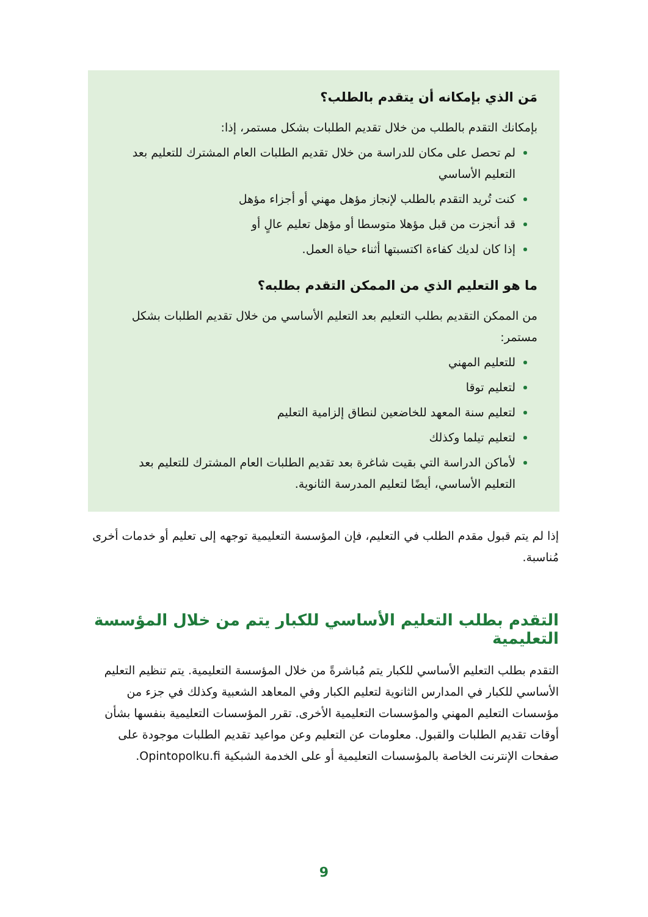مَن الذي بإمكانه أن يتقدم بالطلب؟
بإمكانك التقدم بالطلب من خلال تقديم الطلبات بشكل مستمر، إذا:
لم تحصل على مكان للدراسة من خلال تقديم الطلبات العام المشترك للتعليم بعد التعليم الأساسي
كنت تُريد التقدم بالطلب لإنجاز مؤهل مهني أو أجزاء مؤهل
قد أنجزت من قبل مؤهلا متوسطا أو مؤهل تعليم عالٍ أو
إذا كان لديك كفاءة اكتسبتها أثناء حياة العمل.
ما هو التعليم الذي من الممكن التقدم بطلبه؟
من الممكن التقديم بطلب التعليم بعد التعليم الأساسي من خلال تقديم الطلبات بشكل مستمر:
للتعليم المهني
لتعليم توقا
لتعليم سنة المعهد للخاضعين لنطاق إلزامية التعليم
لتعليم تيلما وكذلك
لأماكن الدراسة التي بقيت شاغرة بعد تقديم الطلبات العام المشترك للتعليم بعد التعليم الأساسي، أيضًا لتعليم المدرسة الثانوية.
إذا لم يتم قبول مقدم الطلب في التعليم، فإن المؤسسة التعليمية توجهه إلى تعليم أو خدمات أخرى مُناسبة.
التقدم بطلب التعليم الأساسي للكبار يتم من خلال المؤسسة التعليمية
التقدم بطلب التعليم الأساسي للكبار يتم مُباشرةً من خلال المؤسسة التعليمية. يتم تنظيم التعليم الأساسي للكبار في المدارس الثانوية لتعليم الكبار وفي المعاهد الشعبية وكذلك في جزء من مؤسسات التعليم المهني والمؤسسات التعليمية الأخرى. تقرر المؤسسات التعليمية بنفسها بشأن أوقات تقديم الطلبات والقبول. معلومات عن التعليم وعن مواعيد تقديم الطلبات موجودة على صفحات الإنترنت الخاصة بالمؤسسات التعليمية أو على الخدمة الشبكية Opintopolku.fi.
9